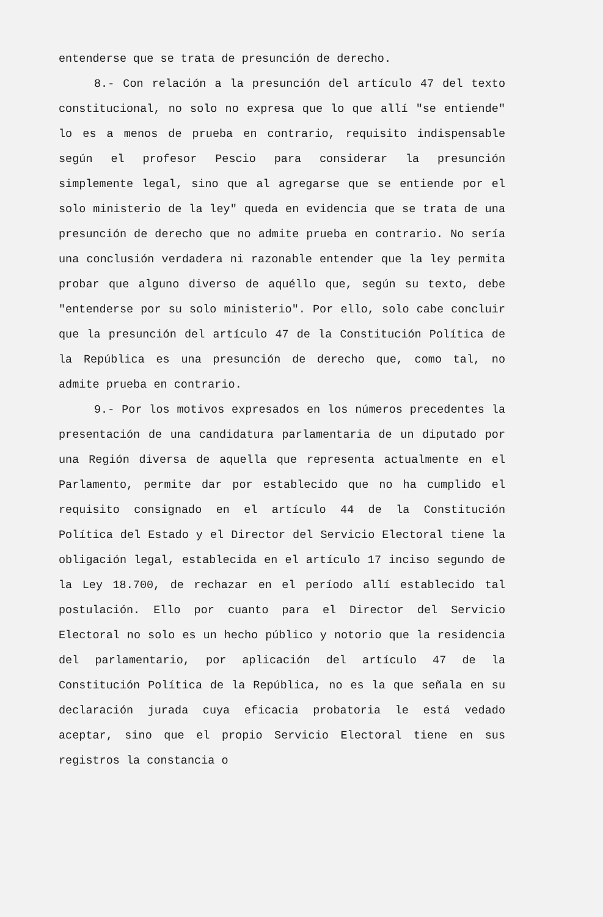entenderse que se trata de presunción de derecho.
8.- Con relación a la presunción del artículo 47 del texto constitucional, no solo no expresa que lo que allí "se entiende" lo es a menos de prueba en contrario, requisito indispensable según el profesor Pescio para considerar la presunción simplemente legal, sino que al agregarse que se entiende por el solo ministerio de la ley" queda en evidencia que se trata de una presunción de derecho que no admite prueba en contrario. No sería una conclusión verdadera ni razonable entender que la ley permita probar que alguno diverso de aquéllo que, según su texto, debe "entenderse por su solo ministerio". Por ello, solo cabe concluir que la presunción del artículo 47 de la Constitución Política de la República es una presunción de derecho que, como tal, no admite prueba en contrario.
9.- Por los motivos expresados en los números precedentes la presentación de una candidatura parlamentaria de un diputado por una Región diversa de aquella que representa actualmente en el Parlamento, permite dar por establecido que no ha cumplido el requisito consignado en el artículo 44 de la Constitución Política del Estado y el Director del Servicio Electoral tiene la obligación legal, establecida en el artículo 17 inciso segundo de la Ley 18.700, de rechazar en el período allí establecido tal postulación. Ello por cuanto para el Director del Servicio Electoral no solo es un hecho público y notorio que la residencia del parlamentario, por aplicación del artículo 47 de la Constitución Política de la República, no es la que señala en su declaración jurada cuya eficacia probatoria le está vedado aceptar, sino que el propio Servicio Electoral tiene en sus registros la constancia o